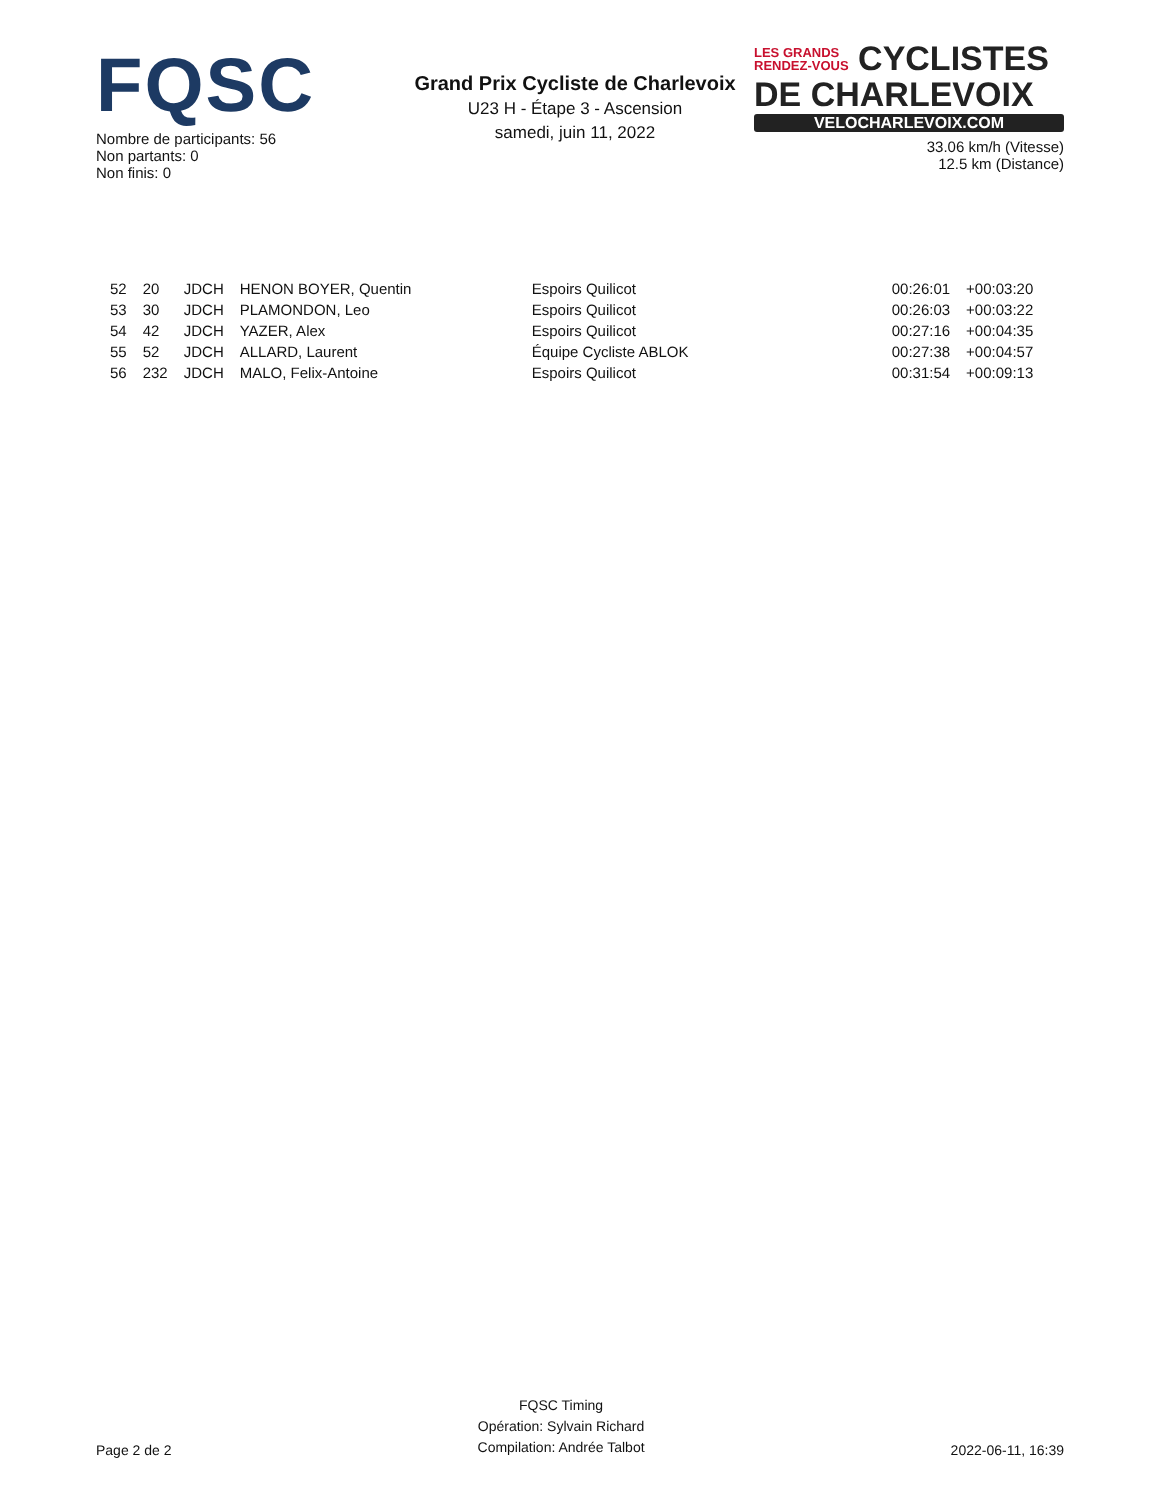FQSC
Nombre de participants: 56
Non partants: 0
Non finis: 0
Grand Prix Cycliste de Charlevoix
U23 H - Étape 3 - Ascension
samedi, juin 11, 2022
LES GRANDS
RENDEZ-VOUS CYCLISTES
DE CHARLEVOIX
VELOCHARLEVOIX.COM
33.06 km/h (Vitesse)
12.5 km (Distance)
| 52 | 20 | JDCH | HENON BOYER, Quentin | Espoirs Quilicot | 00:26:01 | +00:03:20 |
| 53 | 30 | JDCH | PLAMONDON, Leo | Espoirs Quilicot | 00:26:03 | +00:03:22 |
| 54 | 42 | JDCH | YAZER, Alex | Espoirs Quilicot | 00:27:16 | +00:04:35 |
| 55 | 52 | JDCH | ALLARD, Laurent | Équipe Cycliste ABLOK | 00:27:38 | +00:04:57 |
| 56 | 232 | JDCH | MALO, Felix-Antoine | Espoirs Quilicot | 00:31:54 | +00:09:13 |
Page 2 de 2
FQSC Timing
Opération: Sylvain Richard
Compilation: Andrée Talbot
2022-06-11, 16:39